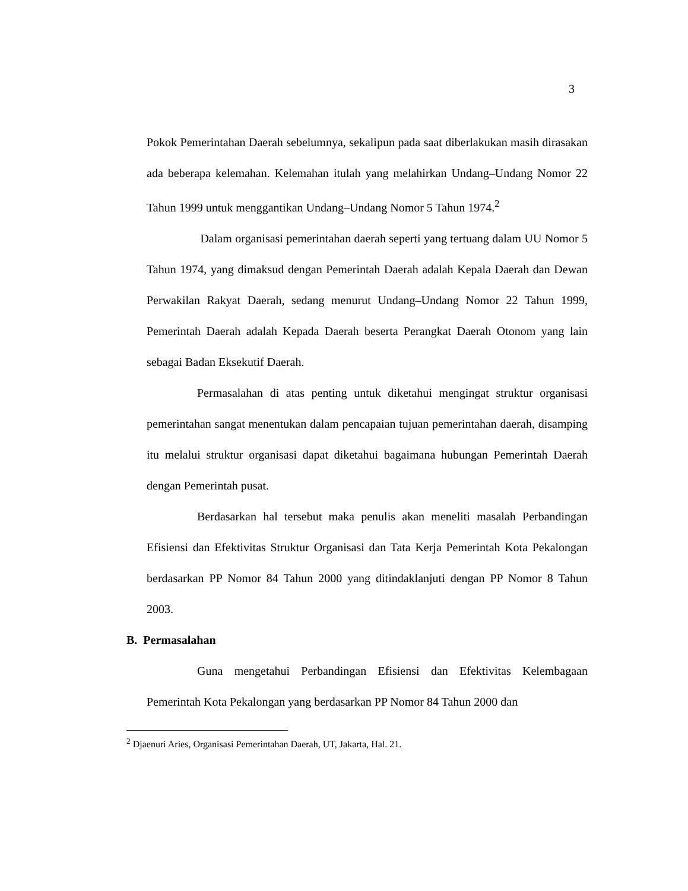3
Pokok Pemerintahan Daerah sebelumnya, sekalipun pada saat diberlakukan masih dirasakan ada beberapa kelemahan. Kelemahan itulah yang melahirkan Undang–Undang Nomor 22 Tahun 1999 untuk menggantikan Undang–Undang Nomor 5 Tahun 1974.<sup>2</sup>
Dalam organisasi pemerintahan daerah seperti yang tertuang dalam UU Nomor 5 Tahun 1974, yang dimaksud dengan Pemerintah Daerah adalah Kepala Daerah dan Dewan Perwakilan Rakyat Daerah, sedang menurut Undang–Undang Nomor 22 Tahun 1999, Pemerintah Daerah adalah Kepada Daerah beserta Perangkat Daerah Otonom yang lain sebagai Badan Eksekutif Daerah.
Permasalahan di atas penting untuk diketahui mengingat struktur organisasi pemerintahan sangat menentukan dalam pencapaian tujuan pemerintahan daerah, disamping itu melalui struktur organisasi dapat diketahui bagaimana hubungan Pemerintah Daerah dengan Pemerintah pusat.
Berdasarkan hal tersebut maka penulis akan meneliti masalah Perbandingan Efisiensi dan Efektivitas Struktur Organisasi dan Tata Kerja Pemerintah Kota Pekalongan berdasarkan PP Nomor 84 Tahun 2000 yang ditindaklanjuti dengan PP Nomor 8 Tahun 2003.
B. Permasalahan
Guna mengetahui Perbandingan Efisiensi dan Efektivitas Kelembagaan Pemerintah Kota Pekalongan yang berdasarkan PP Nomor 84 Tahun 2000 dan
<sup>2</sup> Djaenuri Aries, Organisasi Pemerintahan Daerah, UT, Jakarta, Hal. 21.